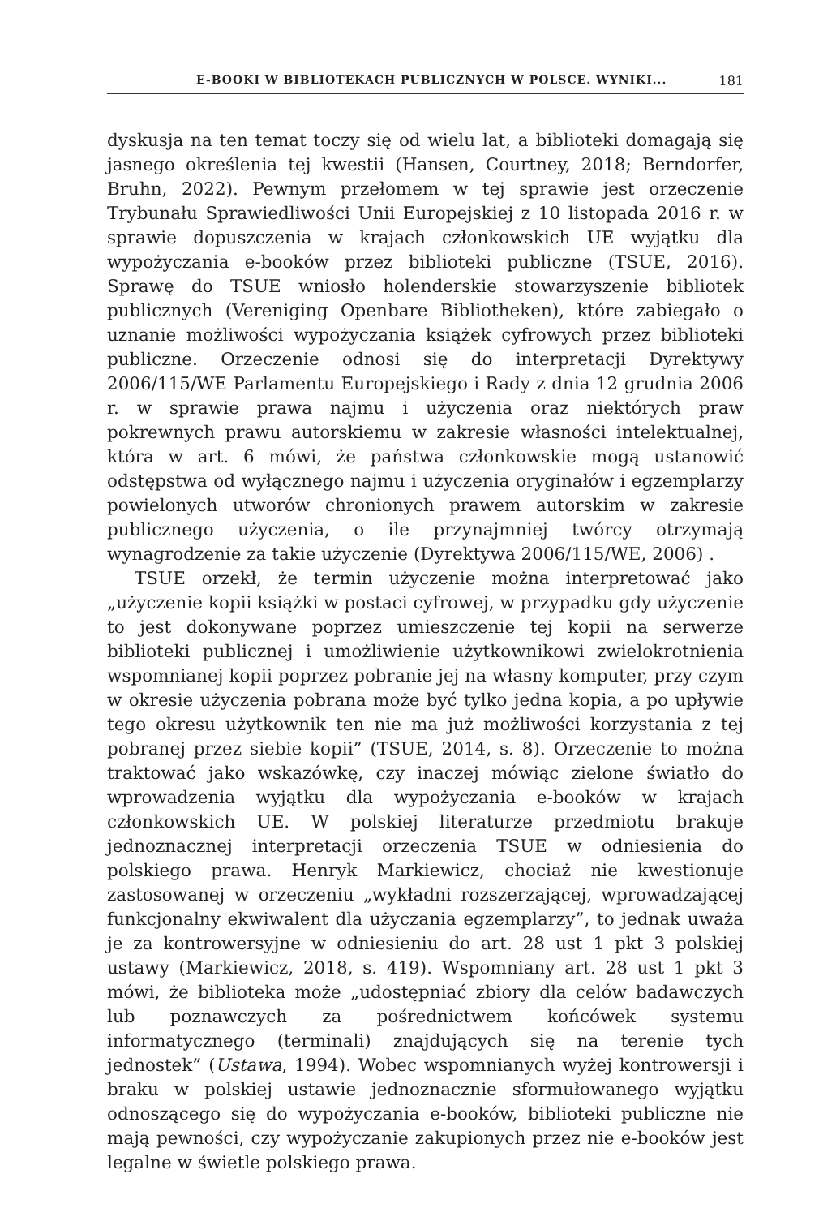E-BOOKI W BIBLIOTEKACH PUBLICZNYCH W POLSCE. WYNIKI... 181
dyskusja na ten temat toczy się od wielu lat, a biblioteki domagają się jasnego określenia tej kwestii (Hansen, Courtney, 2018; Berndorfer, Bruhn, 2022). Pewnym przełomem w tej sprawie jest orzeczenie Trybunału Sprawiedliwości Unii Europejskiej z 10 listopada 2016 r. w sprawie dopuszczenia w krajach członkowskich UE wyjątku dla wypożyczania e-booków przez biblioteki publiczne (TSUE, 2016). Sprawę do TSUE wniosło holenderskie stowarzyszenie bibliotek publicznych (Vereniging Openbare Bibliotheken), które zabiegało o uznanie możliwości wypożyczania książek cyfrowych przez biblioteki publiczne. Orzeczenie odnosi się do interpretacji Dyrektywy 2006/115/WE Parlamentu Europejskiego i Rady z dnia 12 grudnia 2006 r. w sprawie prawa najmu i użyczenia oraz niektórych praw pokrewnych prawu autorskiemu w zakresie własności intelektualnej, która w art. 6 mówi, że państwa członkowskie mogą ustanowić odstępstwa od wyłącznego najmu i użyczenia oryginałów i egzemplarzy powielonych utworów chronionych prawem autorskim w zakresie publicznego użyczenia, o ile przynajmniej twórcy otrzymają wynagrodzenie za takie użyczenie (Dyrektywa 2006/115/WE, 2006) .
TSUE orzekł, że termin użyczenie można interpretować jako „użyczenie kopii książki w postaci cyfrowej, w przypadku gdy użyczenie to jest dokonywane poprzez umieszczenie tej kopii na serwerze biblioteki publicznej i umożliwienie użytkownikowi zwielokrotnienia wspomnianej kopii poprzez pobranie jej na własny komputer, przy czym w okresie użyczenia pobrana może być tylko jedna kopia, a po upływie tego okresu użytkownik ten nie ma już możliwości korzystania z tej pobranej przez siebie kopii” (TSUE, 2014, s. 8). Orzeczenie to można traktować jako wskazówkę, czy inaczej mówiąc zielone światło do wprowadzenia wyjątku dla wypożyczania e-booków w krajach członkowskich UE. W polskiej literaturze przedmiotu brakuje jednoznacznej interpretacji orzeczenia TSUE w odniesienia do polskiego prawa. Henryk Markiewicz, chociaż nie kwestionuje zastosowanej w orzeczeniu „wykładni rozszerzającej, wprowadzającej funkcjonalny ekwiwalent dla użyczania egzemplarzy”, to jednak uważa je za kontrowersyjne w odniesieniu do art. 28 ust 1 pkt 3 polskiej ustawy (Markiewicz, 2018, s. 419). Wspomniany art. 28 ust 1 pkt 3 mówi, że biblioteka może „udostępniać zbiory dla celów badawczych lub poznawczych za pośrednictwem końcówek systemu informatycznego (terminali) znajdujących się na terenie tych jednostek” (Ustawa, 1994). Wobec wspomnianych wyżej kontrowersji i braku w polskiej ustawie jednoznacznie sformułowanego wyjątku odnoszącego się do wypożyczania e-booków, biblioteki publiczne nie mają pewności, czy wypożyczanie zakupionych przez nie e-booków jest legalne w świetle polskiego prawa.